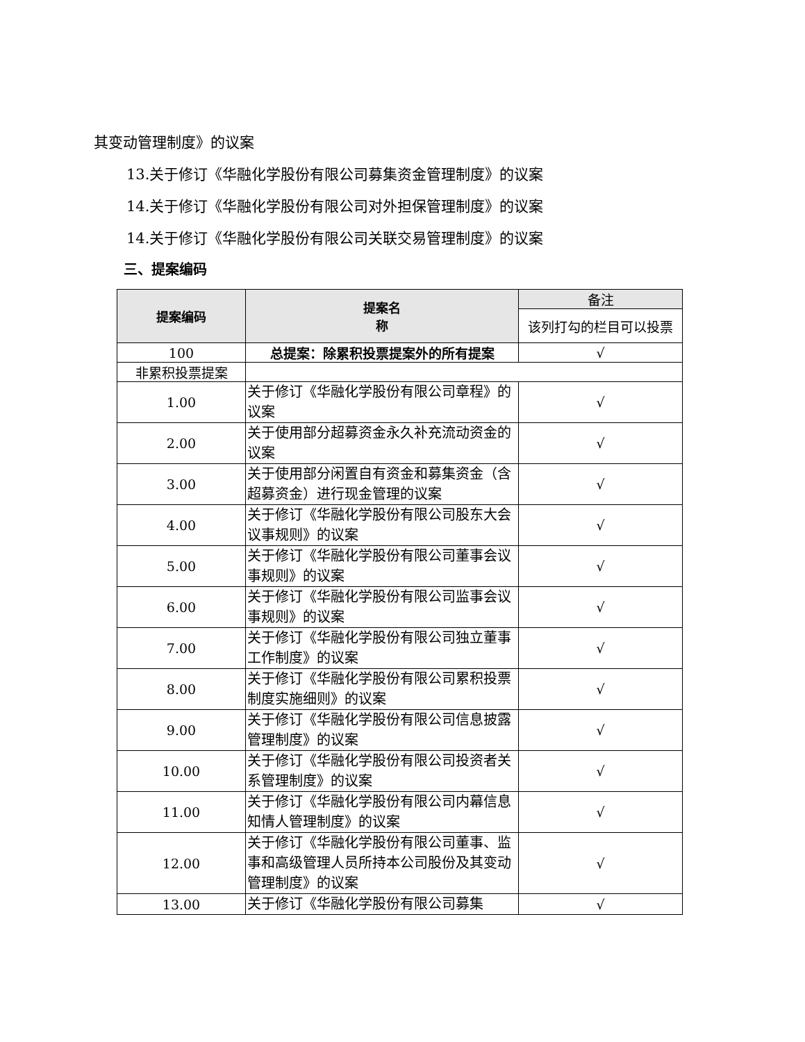其变动管理制度》的议案
13.关于修订《华融化学股份有限公司募集资金管理制度》的议案
14.关于修订《华融化学股份有限公司对外担保管理制度》的议案
14.关于修订《华融化学股份有限公司关联交易管理制度》的议案
三、提案编码
| 提案编码 | 提案名 称 | 备注 |
| | | 该列打勾的栏目可以投票 |
| 100 | 总提案：除累积投票提案外的所有提案 | √ |
| 非累积投票提案 | | |
| 1.00 | 关于修订《华融化学股份有限公司章程》的议案 | √ |
| 2.00 | 关于使用部分超募资金永久补充流动资金的议案 | √ |
| 3.00 | 关于使用部分闲置自有资金和募集资金（含超募资金）进行现金管理的议案 | √ |
| 4.00 | 关于修订《华融化学股份有限公司股东大会议事规则》的议案 | √ |
| 5.00 | 关于修订《华融化学股份有限公司董事会议事规则》的议案 | √ |
| 6.00 | 关于修订《华融化学股份有限公司监事会议事规则》的议案 | √ |
| 7.00 | 关于修订《华融化学股份有限公司独立董事工作制度》的议案 | √ |
| 8.00 | 关于修订《华融化学股份有限公司累积投票制度实施细则》的议案 | √ |
| 9.00 | 关于修订《华融化学股份有限公司信息披露管理制度》的议案 | √ |
| 10.00 | 关于修订《华融化学股份有限公司投资者关系管理制度》的议案 | √ |
| 11.00 | 关于修订《华融化学股份有限公司内幕信息知情人管理制度》的议案 | √ |
| 12.00 | 关于修订《华融化学股份有限公司董事、监事和高级管理人员所持本公司股份及其变动管理制度》的议案 | √ |
| 13.00 | 关于修订《华融化学股份有限公司募集 | √ |